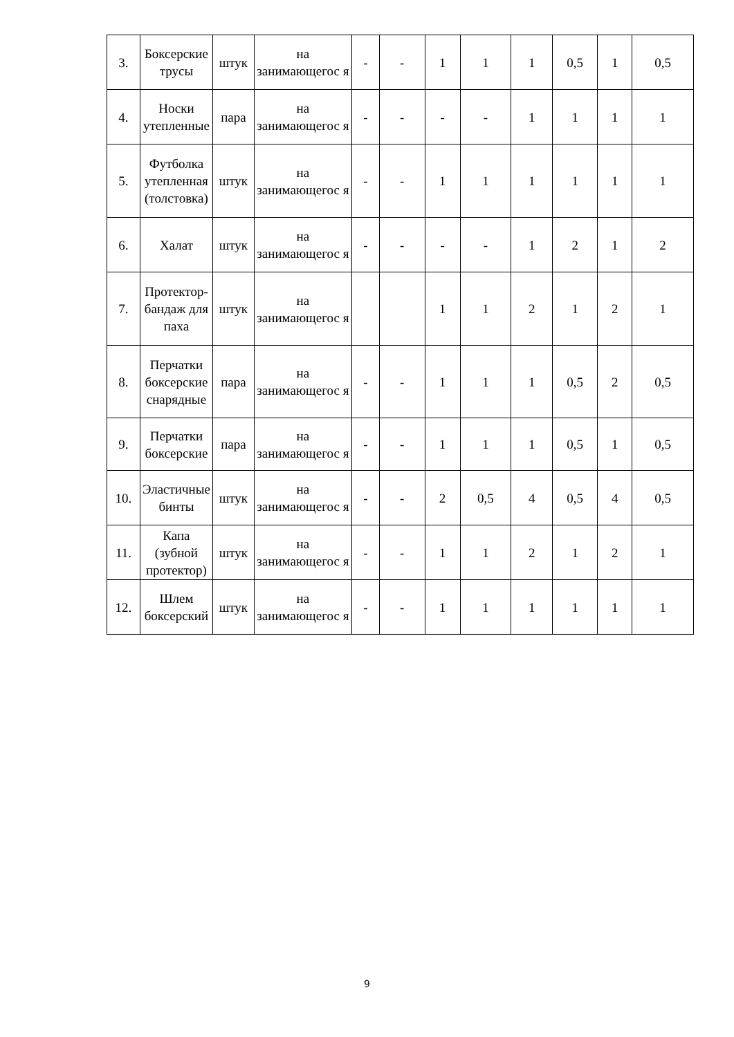| 3. | Боксерские трусы | штук | на занимающегос я | - | - | 1 | 1 | 1 | 0,5 | 1 | 0,5 |
| 4. | Носки утепленные | пара | на занимающегос я | - | - | - | - | 1 | 1 | 1 | 1 |
| 5. | Футболка утепленная (толстовка) | штук | на занимающегос я | - | - | 1 | 1 | 1 | 1 | 1 | 1 |
| 6. | Халат | штук | на занимающегос я | - | - | - | - | 1 | 2 | 1 | 2 |
| 7. | Протектор-бандаж для паха | штук | на занимающегос я | | | 1 | 1 | 2 | 1 | 2 | 1 |
| 8. | Перчатки боксерские снарядные | пара | на занимающегос я | - | - | 1 | 1 | 1 | 0,5 | 2 | 0,5 |
| 9. | Перчатки боксерские | пара | на занимающегос я | - | - | 1 | 1 | 1 | 0,5 | 1 | 0,5 |
| 10. | Эластичные бинты | штук | на занимающегос я | - | - | 2 | 0,5 | 4 | 0,5 | 4 | 0,5 |
| 11. | Капа (зубной протектор) | штук | на занимающегос я | - | - | 1 | 1 | 2 | 1 | 2 | 1 |
| 12. | Шлем боксерский | штук | на занимающегос я | - | - | 1 | 1 | 1 | 1 | 1 | 1 |
9